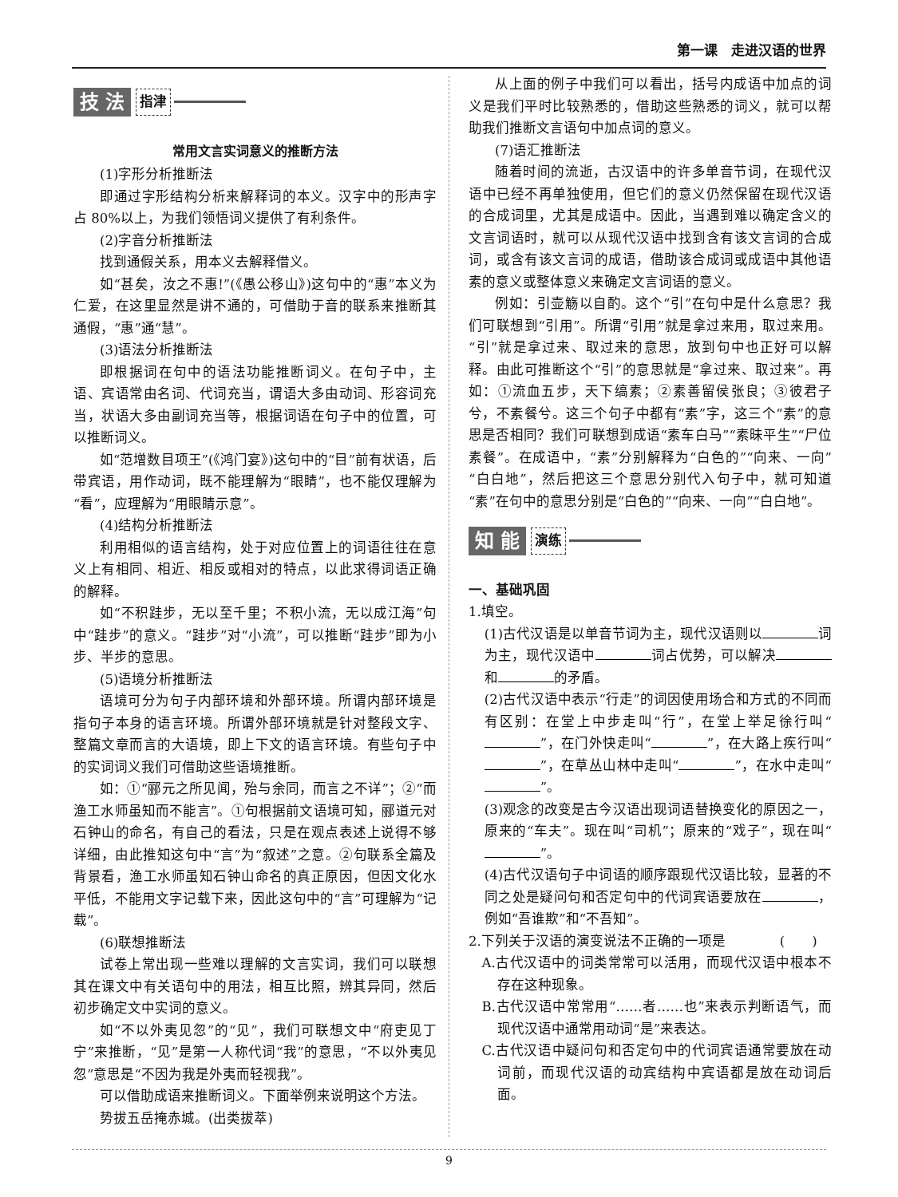第一课　走进汉语的世界
技 法 指津
常用文言实词意义的推断方法
(1)字形分析推断法
即通过字形结构分析来解释词的本义。汉字中的形声字占 80%以上，为我们领悟词义提供了有利条件。
(2)字音分析推断法
找到通假关系，用本义去解释借义。
如“甚矣，汝之不惠!”(《愚公移山》)这句中的“惠”本义为仁爱，在这里显然是讲不通的，可借助于音的联系来推断其通假，“惠”通“慧”。
(3)语法分析推断法
即根据词在句中的语法功能推断词义。在句子中，主语、宾语常由名词、代词充当，谓语大多由动词、形容词充当，状语大多由副词充当等，根据词语在句子中的位置，可以推断词义。
如“范增数目项王”(《鸿门宴》)这句中的“目”前有状语，后带宾语，用作动词，既不能理解为“眼睛”，也不能仅理解为“看”，应理解为“用眼睛示意”。
(4)结构分析推断法
利用相似的语言结构，处于对应位置上的词语往往在意义上有相同、相近、相反或相对的特点，以此求得词语正确的解释。
如“不积跬步，无以至千里；不积小流，无以成江海”句中“跬步”的意义。“跬步”对“小流”，可以推断“跬步”即为小步、半步的意思。
(5)语境分析推断法
语境可分为句子内部环境和外部环境。所谓内部环境是指句子本身的语言环境。所谓外部环境就是针对整段文字、整篇文章而言的大语境，即上下文的语言环境。有些句子中的实词词义我们可借助这些语境推断。
如：①“郦元之所见闻，殆与余同，而言之不详”；②“而渔工水师虽知而不能言”。①句根据前文语境可知，郦道元对石钟山的命名，有自己的看法，只是在观点表述上说得不够详细，由此推知这句中“言”为“叙述”之意。②句联系全篇及背景看，渔工水师虽知石钟山命名的真正原因，但因文化水平低，不能用文字记载下来，因此这句中的“言”可理解为“记载”。
(6)联想推断法
试卷上常出现一些难以理解的文言实词，我们可以联想其在课文中有关语句中的用法，相互比照，辨其异同，然后初步确定文中实词的意义。
如“不以外夷见忽”的“见”，我们可联想文中“府吏见丁宁”来推断，“见”是第一人称代词“我”的意思，“不以外夷见忽”意思是“不因为我是外夷而轻视我”。
可以借助成语来推断词义。下面举例来说明这个方法。
势拔五岳掩赤城。(出类拔萃)
从上面的例子中我们可以看出，括号内成语中加点的词义是我们平时比较熟悉的，借助这些熟悉的词义，就可以帮助我们推断文言语句中加点词的意义。
(7)语汇推断法
随着时间的流逝，古汉语中的许多单音节词，在现代汉语中已经不再单独使用，但它们的意义仍然保留在现代汉语的合成词里，尤其是成语中。因此，当遇到难以确定含义的文言词语时，就可以从现代汉语中找到含有该文言词的合成词，或含有该文言词的成语，借助该合成词或成语中其他语素的意义或整体意义来确定文言词语的意义。
例如：引壶觞以自酌。这个“引”在句中是什么意思？我们可联想到“引用”。所谓“引用”就是拿过来用，取过来用。“引”就是拿过来、取过来的意思，放到句中也正好可以解释。由此可推断这个“引”的意思就是“拿过来、取过来”。再如：①流血五步，天下缟素；②素善留侯张良；③彼君子兮，不素餐兮。这三个句子中都有“素”字，这三个“素”的意思是否相同？我们可联想到成语“素车白马”“素昧平生”“尸位素餐”。在成语中，“素”分别解释为“白色的”“向来、一向”“白白地”，然后把这三个意思分别代入句子中，就可知道“素”在句中的意思分别是“白色的”“向来、一向”“白白地”。
知 能 演练
一、基础巩固
1.填空。
(1)古代汉语是以单音节词为主，现代汉语则以 词为主，现代汉语中 词占优势，可以解决 和 的矛盾。
(2)古代汉语中表示“行走”的词因使用场合和方式的不同而有区别：在堂上中步走叫“行”，在堂上举足徐行叫“ ”，在门外快走叫“ ”，在大路上疾行叫“ ”，在草丛山林中走叫“ ”，在水中走叫“ ”。
(3)观念的改变是古今汉语出现词语替换变化的原因之一，原来的“车夫”。现在叫“司机”；原来的“戏子”，现在叫“ ”。
(4)古代汉语句子中词语的顺序跟现代汉语比较，显著的不同之处是疑问句和否定句中的代词宾语要放在 ，例如“吾谁欺”和“不吾知”。
2.下列关于汉语的演变说法不正确的一项是　　　　(　　)
A.古代汉语中的词类常常可以活用，而现代汉语中根本不存在这种现象。
B.古代汉语中常常用“……者……也”来表示判断语气，而现代汉语中通常用动词“是”来表达。
C.古代汉语中疑问句和否定句中的代词宾语通常要放在动词前，而现代汉语的动宾结构中宾语都是放在动词后面。
9